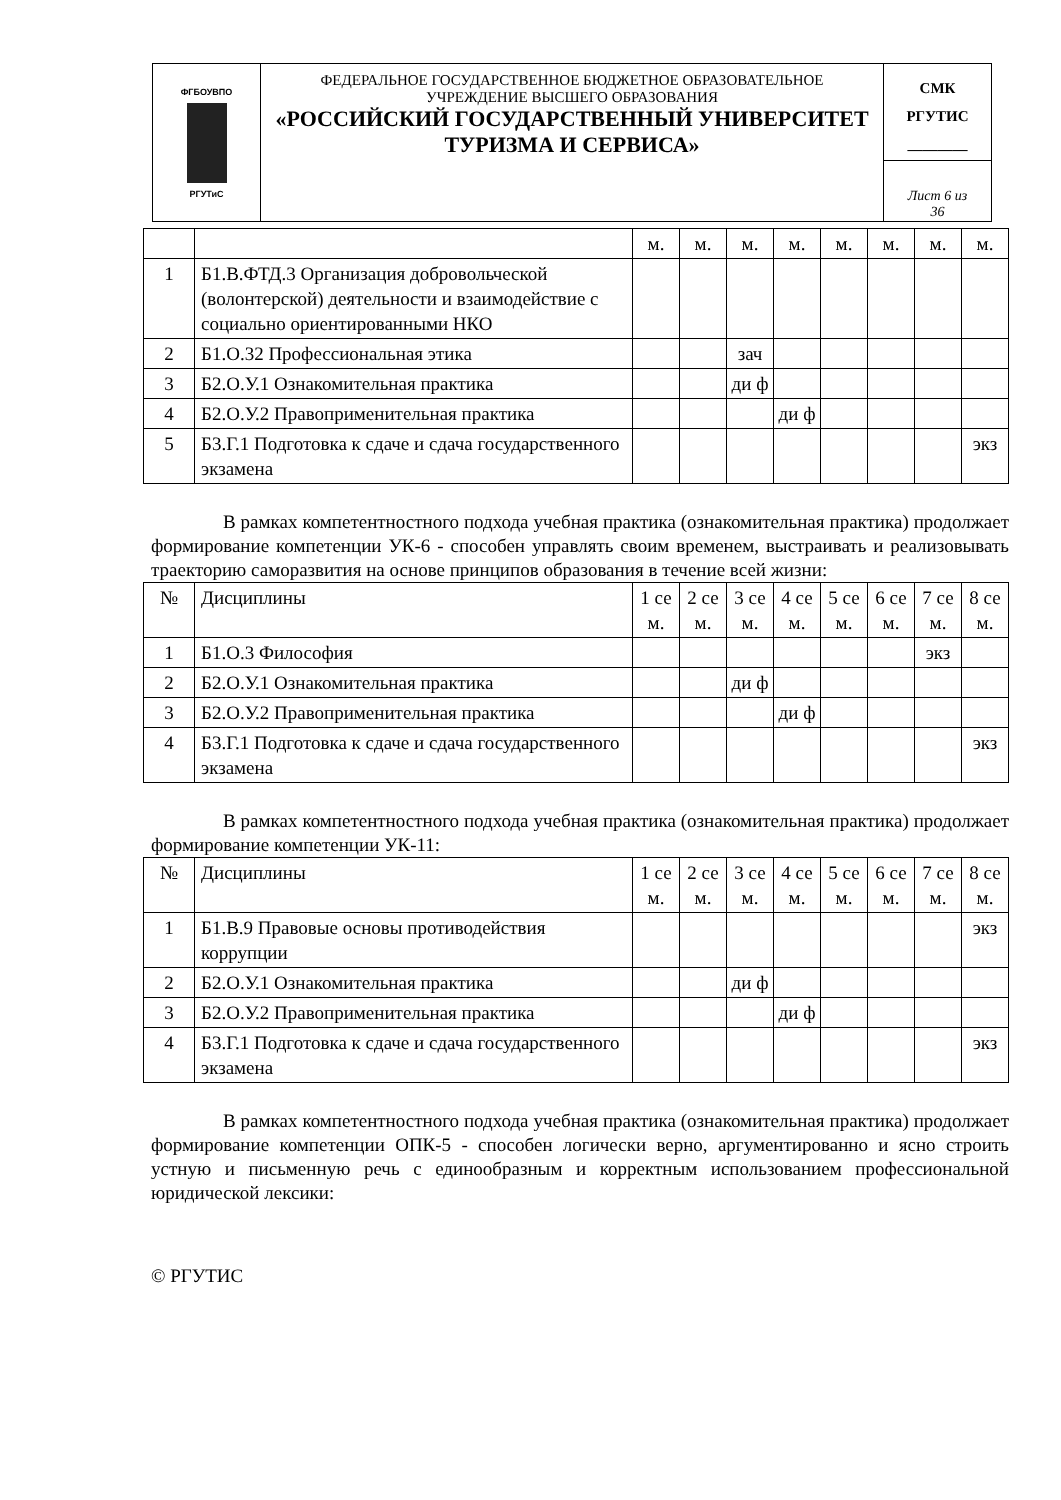| ФГБОУВПО РГУТиС | ФЕДЕРАЛЬНОЕ ГОСУДАРСТВЕННОЕ БЮДЖЕТНОЕ ОБРАЗОВАТЕЛЬНОЕ УЧРЕЖДЕНИЕ ВЫСШЕГО ОБРАЗОВАНИЯ «РОССИЙСКИЙ ГОСУДАРСТВЕННЫЙ УНИВЕРСИТЕТ ТУРИЗМА И СЕРВИСА» | СМК РГУТИС ________ |
| | | Лист 6 из 36 |
| | | м. | м. | м. | м. | м. | м. | м. | м. |
| 1 | Б1.В.ФТД.3 Организация добровольческой (волонтерской) деятельности и взаимодействие с социально ориентированными НКО | | | | | | | | |
| 2 | Б1.О.32 Профессиональная этика | | | зач | | | | | |
| 3 | Б2.О.У.1 Ознакомительная практика | | | ди ф | | | | | |
| 4 | Б2.О.У.2 Правоприменительная практика | | | | ди ф | | | | |
| 5 | Б3.Г.1 Подготовка к сдаче и сдача государственного экзамена | | | | | | | | экз |
В рамках компетентностного подхода учебная практика (ознакомительная практика) продолжает формирование компетенции УК-6 - способен управлять своим временем, выстраивать и реализовывать траекторию саморазвития на основе принципов образования в течение всей жизни:
| № | Дисциплины | 1 се м. | 2 се м. | 3 се м. | 4 се м. | 5 се м. | 6 се м. | 7 се м. | 8 се м. |
| 1 | Б1.О.3 Философия | | | | | | | экз | |
| 2 | Б2.О.У.1 Ознакомительная практика | | | ди ф | | | | | |
| 3 | Б2.О.У.2 Правоприменительная практика | | | | ди ф | | | | |
| 4 | Б3.Г.1 Подготовка к сдаче и сдача государственного экзамена | | | | | | | | экз |
В рамках компетентностного подхода учебная практика (ознакомительная практика) продолжает формирование компетенции УК-11:
| № | Дисциплины | 1 се м. | 2 се м. | 3 се м. | 4 се м. | 5 се м. | 6 се м. | 7 се м. | 8 се м. |
| 1 | Б1.В.9 Правовые основы противодействия коррупции | | | | | | | | экз |
| 2 | Б2.О.У.1 Ознакомительная практика | | | ди ф | | | | | |
| 3 | Б2.О.У.2 Правоприменительная практика | | | | ди ф | | | | |
| 4 | Б3.Г.1 Подготовка к сдаче и сдача государственного экзамена | | | | | | | | экз |
В рамках компетентностного подхода учебная практика (ознакомительная практика) продолжает формирование компетенции ОПК-5 - способен логически верно, аргументированно и ясно строить устную и письменную речь с единообразным и корректным использованием профессиональной юридической лексики:
© РГУТИС